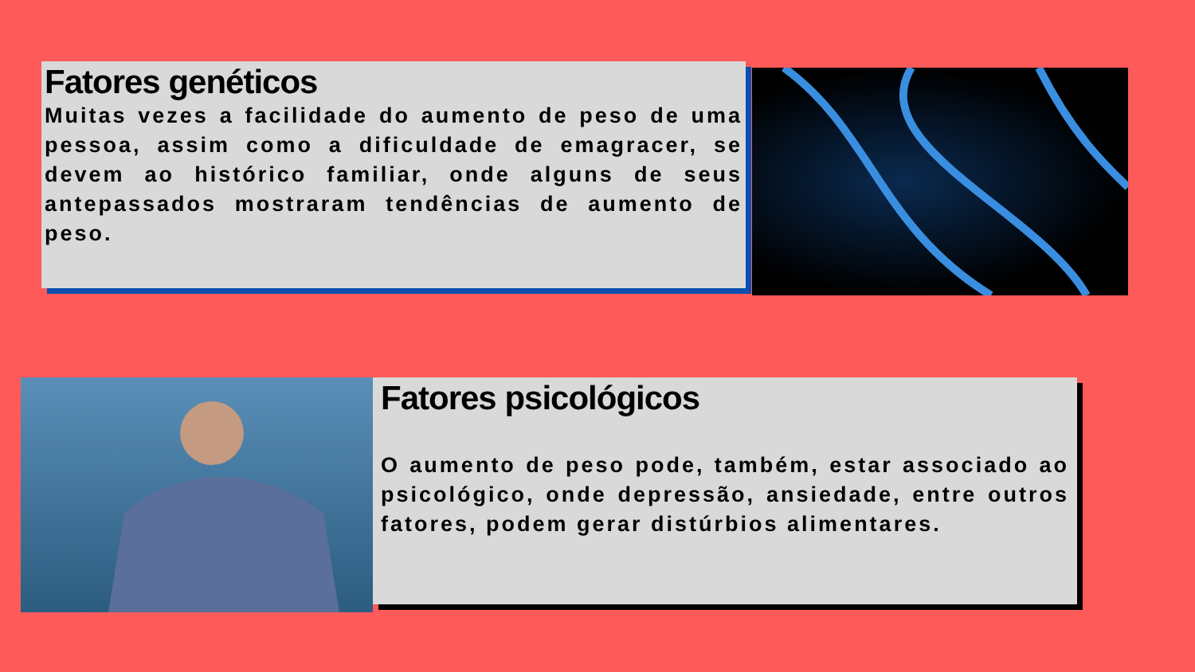Fatores genéticos
Muitas vezes a facilidade do aumento de peso de uma pessoa, assim como a dificuldade de emagracer, se devem ao histórico familiar, onde alguns de seus antepassados mostraram tendências de aumento de peso.
Fatores psicológicos
O aumento de peso pode, também, estar associado ao psicológico, onde depressão, ansiedade, entre outros fatores, podem gerar distúrbios alimentares.